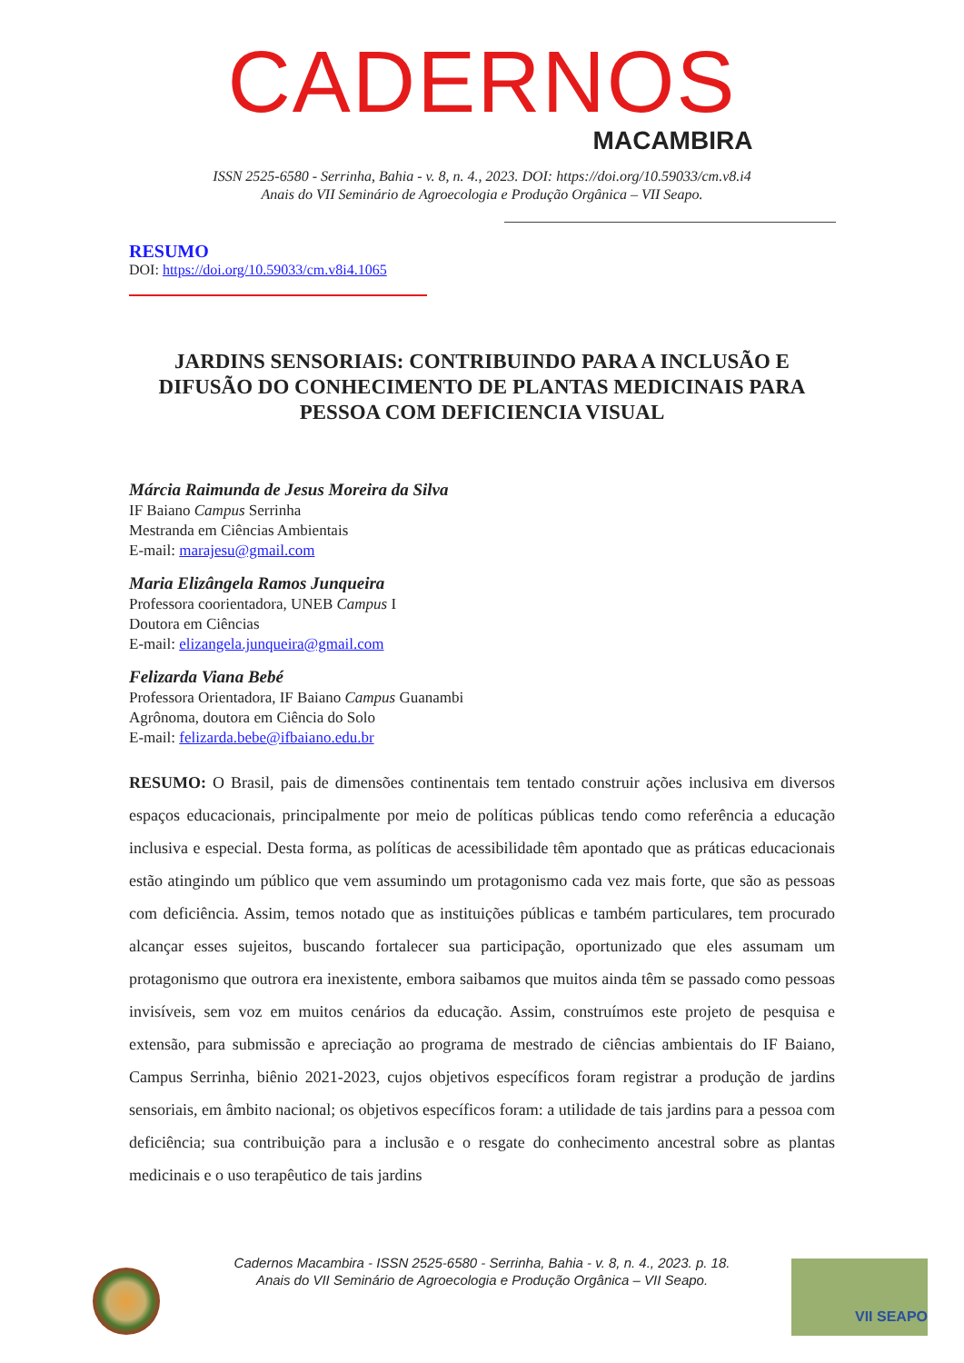CADERNOS
MACAMBIRA
ISSN 2525-6580 - Serrinha, Bahia - v. 8, n. 4., 2023. DOI: https://doi.org/10.59033/cm.v8.i4
Anais do VII Seminário de Agroecologia e Produção Orgânica – VII Seapo.
RESUMO
DOI: https://doi.org/10.59033/cm.v8i4.1065
JARDINS SENSORIAIS: CONTRIBUINDO PARA A INCLUSÃO E DIFUSÃO DO CONHECIMENTO DE PLANTAS MEDICINAIS PARA PESSOA COM DEFICIENCIA VISUAL
Márcia Raimunda de Jesus Moreira da Silva
IF Baiano Campus Serrinha
Mestranda em Ciências Ambientais
E-mail: marajesu@gmail.com
Maria Elizângela Ramos Junqueira
Professora coorientadora, UNEB Campus I
Doutora em Ciências
E-mail: elizangela.junqueira@gmail.com
Felizarda Viana Bebé
Professora Orientadora, IF Baiano Campus Guanambi
Agrônoma, doutora em Ciência do Solo
E-mail: felizarda.bebe@ifbaiano.edu.br
RESUMO: O Brasil, pais de dimensões continentais tem tentado construir ações inclusiva em diversos espaços educacionais, principalmente por meio de políticas públicas tendo como referência a educação inclusiva e especial. Desta forma, as políticas de acessibilidade têm apontado que as práticas educacionais estão atingindo um público que vem assumindo um protagonismo cada vez mais forte, que são as pessoas com deficiência. Assim, temos notado que as instituições públicas e também particulares, tem procurado alcançar esses sujeitos, buscando fortalecer sua participação, oportunizado que eles assumam um protagonismo que outrora era inexistente, embora saibamos que muitos ainda têm se passado como pessoas invisíveis, sem voz em muitos cenários da educação. Assim, construímos este projeto de pesquisa e extensão, para submissão e apreciação ao programa de mestrado de ciências ambientais do IF Baiano, Campus Serrinha, biênio 2021-2023, cujos objetivos específicos foram registrar a produção de jardins sensoriais, em âmbito nacional; os objetivos específicos foram: a utilidade de tais jardins para a pessoa com deficiência; sua contribuição para a inclusão e o resgate do conhecimento ancestral sobre as plantas medicinais e o uso terapêutico de tais jardins
Cadernos Macambira - ISSN 2525-6580 - Serrinha, Bahia - v. 8, n. 4., 2023. p. 18.
Anais do VII Seminário de Agroecologia e Produção Orgânica – VII Seapo.
VII SEAPO